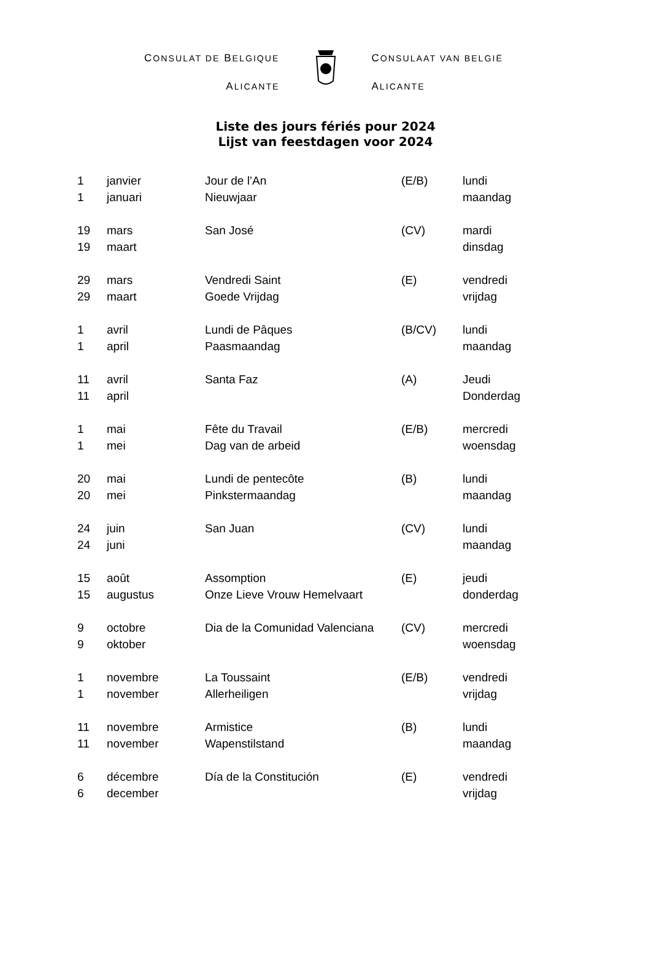CONSULAT DE BELGIQUE
ALICANTE
CONSULAAT VAN BELGIË
ALICANTE
Liste des jours fériés pour 2024
Lijst van feestdagen voor 2024
| 1 | janvier | Jour de l’An | (E/B) | lundi |
| 1 | januari | Nieuwjaar | | maandag |
| 19 | mars | San José | (CV) | mardi |
| 19 | maart | | | dinsdag |
| 29 | mars | Vendredi Saint | (E) | vendredi |
| 29 | maart | Goede Vrijdag | | vrijdag |
| 1 | avril | Lundi de Pâques | (B/CV) | lundi |
| 1 | april | Paasmaandag | | maandag |
| 11 | avril | Santa Faz | (A) | Jeudi |
| 11 | april | | | Donderdag |
| 1 | mai | Fête du Travail | (E/B) | mercredi |
| 1 | mei | Dag van de arbeid | | woensdag |
| 20 | mai | Lundi de pentecôte | (B) | lundi |
| 20 | mei | Pinkstermaandag | | maandag |
| 24 | juin | San Juan | (CV) | lundi |
| 24 | juni | | | maandag |
| 15 | août | Assomption | (E) | jeudi |
| 15 | augustus | Onze Lieve Vrouw Hemelvaart | | donderdag |
| 9 | octobre | Dia de la Comunidad Valenciana | (CV) | mercredi |
| 9 | oktober | | | woensdag |
| 1 | novembre | La Toussaint | (E/B) | vendredi |
| 1 | november | Allerheiligen | | vrijdag |
| 11 | novembre | Armistice | (B) | lundi |
| 11 | november | Wapenstilstand | | maandag |
| 6 | décembre | Día de la Constitución | (E) | vendredi |
| 6 | december | | | vrijdag |